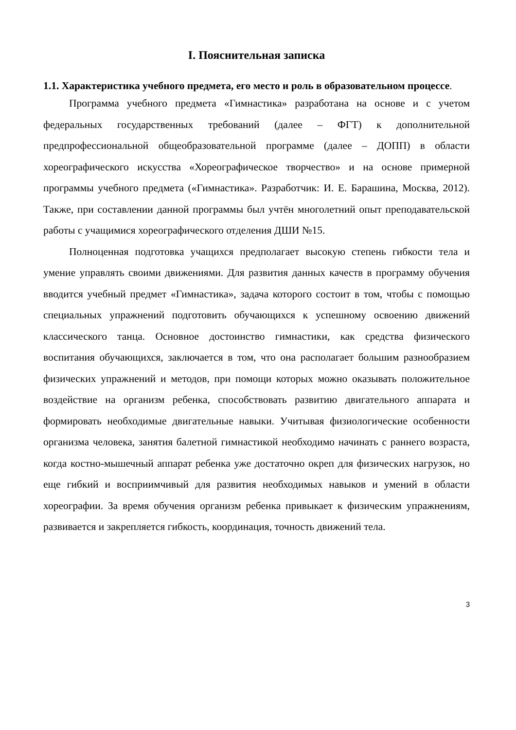I. Пояснительная записка
1.1. Характеристика учебного предмета, его место и роль в образовательном процессе.
Программа учебного предмета «Гимнастика» разработана на основе и с учетом федеральных государственных требований (далее – ФГТ) к дополнительной предпрофессиональной общеобразовательной программе (далее – ДОПП) в области хореографического искусства «Хореографическое творчество» и на основе примерной программы учебного предмета («Гимнастика». Разработчик: И. Е. Барашина, Москва, 2012). Также, при составлении данной программы был учтён многолетний опыт преподавательской работы с учащимися хореографического отделения ДШИ №15.
Полноценная подготовка учащихся предполагает высокую степень гибкости тела и умение управлять своими движениями. Для развития данных качеств в программу обучения вводится учебный предмет «Гимнастика», задача которого состоит в том, чтобы с помощью специальных упражнений подготовить обучающихся к успешному освоению движений классического танца. Основное достоинство гимнастики, как средства физического воспитания обучающихся, заключается в том, что она располагает большим разнообразием физических упражнений и методов, при помощи которых можно оказывать положительное воздействие на организм ребенка, способствовать развитию двигательного аппарата и формировать необходимые двигательные навыки. Учитывая физиологические особенности организма человека, занятия балетной гимнастикой необходимо начинать с раннего возраста, когда костно-мышечный аппарат ребенка уже достаточно окреп для физических нагрузок, но еще гибкий и восприимчивый для развития необходимых навыков и умений в области хореографии. За время обучения организм ребенка привыкает к физическим упражнениям, развивается и закрепляется гибкость, координация, точность движений тела.
3